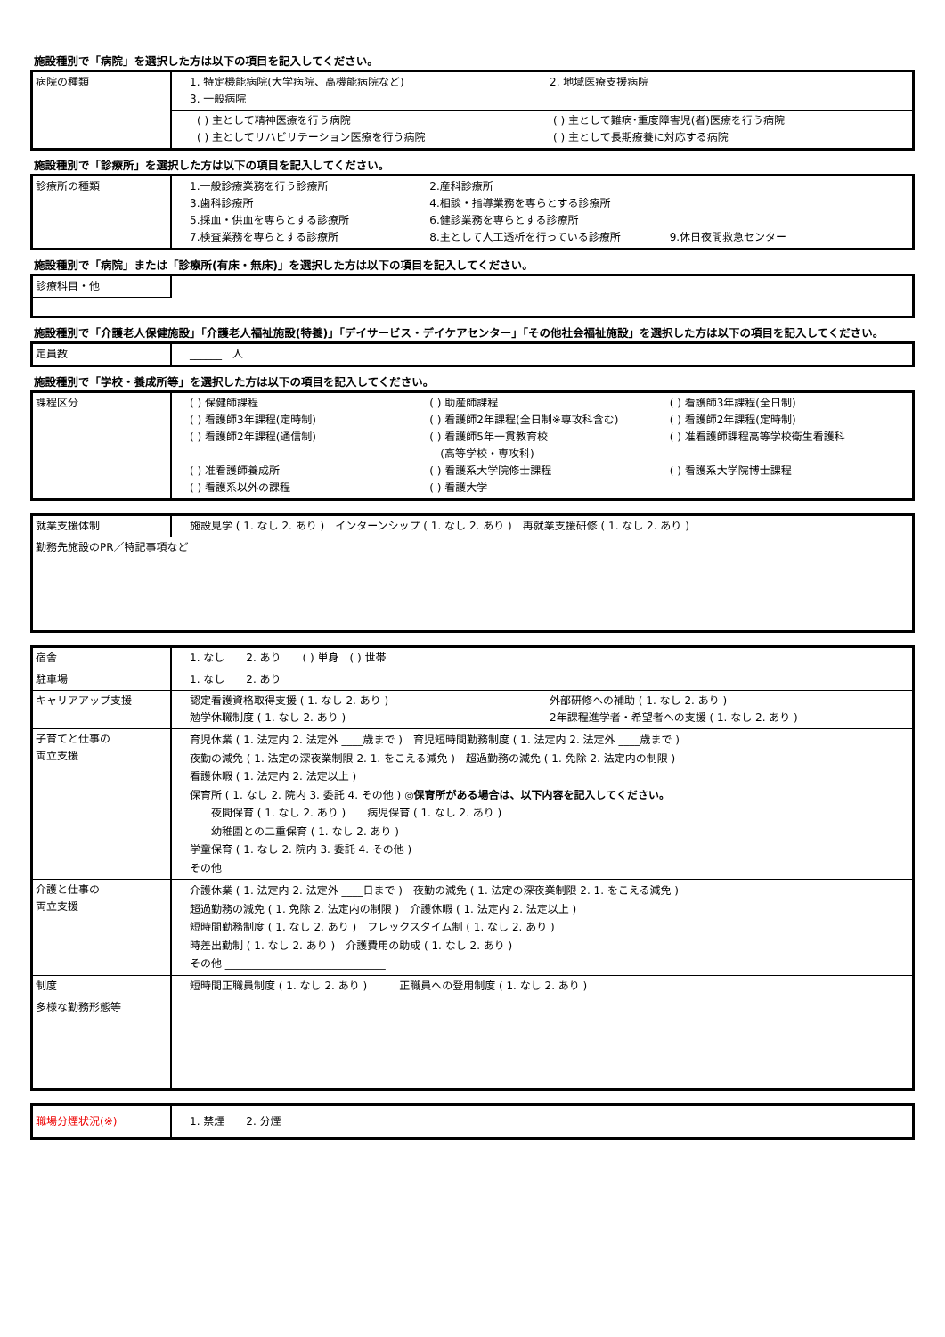施設種別で「病院」を選択した方は以下の項目を記入してください。
| 病院の種類 | 1. 特定機能病院(大学病院、高機能病院など) 2. 地域医療支援病院 3. 一般病院 |
| | ( ) 主として精神医療を行う病院 ( ) 主として難病･重度障害児(者)医療を行う病院 ( ) 主としてリハビリテーション医療を行う病院 ( ) 主として長期療養に対応する病院 |
施設種別で「診療所」を選択した方は以下の項目を記入してください。
| 診療所の種類 | 1.一般診療業務を行う診療所 2.産科診療所 3.歯科診療所 4.相談・指導業務を専らとする診療所 5.採血・供血を専らとする診療所 6.健診業務を専らとする診療所 7.検査業務を専らとする診療所 8.主として人工透析を行っている診療所 9.休日夜間救急センター |
施設種別で「病院」または「診療所(有床・無床)」を選択した方は以下の項目を記入してください。
| 診療科目・他 | |
施設種別で「介護老人保健施設」「介護老人福祉施設(特養)」「デイサービス・デイケアセンター」「その他社会福祉施設」を選択した方は以下の項目を記入してください。
| 定員数 | ______ 人 |
施設種別で「学校・養成所等」を選択した方は以下の項目を記入してください。
| 課程区分 | ( ) 保健師課程 ( ) 助産師課程 ( ) 看護師3年課程(全日制) ( ) 看護師3年課程(定時制) ( ) 看護師2年課程(全日制※専攻科含む) ( ) 看護師2年課程(定時制) ( ) 看護師2年課程(通信制) ( ) 看護師5年一貫教育校 (高等学校・専攻科) ( ) 准看護師課程高等学校衛生看護科 ( ) 准看護師養成所 ( ) 看護系大学院修士課程 ( ) 看護系大学院博士課程 ( ) 看護系以外の課程 ( ) 看護大学 |
| 就業支援体制 | 施設見学 ( 1. なし 2. あり ) インターンシップ ( 1. なし 2. あり ) 再就業支援研修 ( 1. なし 2. あり ) |
| 勤務先施設のPR／特記事項など | |
| 宿舎 | 1. なし 2. あり ( ) 単身 ( ) 世帯 |
| 駐車場 | 1. なし 2. あり |
| キャリアアップ支援 | 認定看護資格取得支援 ( 1. なし 2. あり ) 外部研修への補助 ( 1. なし 2. あり ) 勉学休職制度 ( 1. なし 2. あり ) 2年課程進学者・希望者への支援 ( 1. なし 2. あり ) |
| 子育てと仕事の 両立支援 | 育児休業 ( 1. 法定内 2. 法定外 ____歳まで ) 育児短時間勤務制度 ( 1. 法定内 2. 法定外 ____歳まで ) 夜勤の減免 ( 1. 法定の深夜業制限 2. 1. をこえる減免 ) 超過勤務の減免 ( 1. 免除 2. 法定内の制限 ) 看護休暇 ( 1. 法定内 2. 法定以上 ) 保育所 ( 1. なし 2. 院内 3. 委託 4. その他 ) ◎保育所がある場合は、以下内容を記入してください。 夜間保育 ( 1. なし 2. あり ) 病児保育 ( 1. なし 2. あり ) 幼稚園との二重保育 ( 1. なし 2. あり ) 学童保育 ( 1. なし 2. 院内 3. 委託 4. その他 ) その他 ______________________________ |
| 介護と仕事の 両立支援 | 介護休業 ( 1. 法定内 2. 法定外 ____日まで ) 夜勤の減免 ( 1. 法定の深夜業制限 2. 1. をこえる減免 ) 超過勤務の減免 ( 1. 免除 2. 法定内の制限 ) 介護休暇 ( 1. 法定内 2. 法定以上 ) 短時間勤務制度 ( 1. なし 2. あり ) フレックスタイム制 ( 1. なし 2. あり ) 時差出勤制 ( 1. なし 2. あり ) 介護費用の助成 ( 1. なし 2. あり ) その他 ______________________________ |
| 制度 | 短時間正職員制度 ( 1. なし 2. あり ) 正職員への登用制度 ( 1. なし 2. あり ) |
| 多様な勤務形態等 | |
| 職場分煙状況(※) | 1. 禁煙 2. 分煙 |